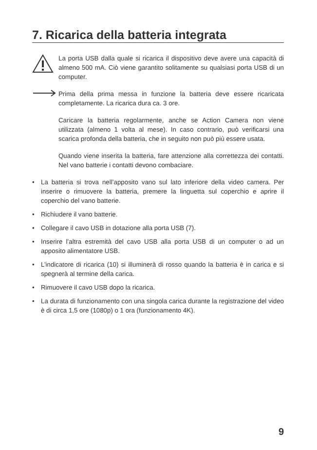7. Ricarica della batteria integrata
La porta USB dalla quale si ricarica il dispositivo deve avere una capacità di almeno 500 mA. Ciò viene garantito solitamente su qualsiasi porta USB di un computer.
Prima della prima messa in funzione la batteria deve essere ricaricata completamente. La ricarica dura ca. 3 ore.
Caricare la batteria regolarmente, anche se Action Camera non viene utilizzata (almeno 1 volta al mese). In caso contrario, può verificarsi una scarica profonda della batteria, che in seguito non può più essere usata.
Quando viene inserita la batteria, fare attenzione alla correttezza dei contatti. Nel vano batterie i contatti devono combaciare.
• La batteria si trova nell’apposito vano sul lato inferiore della video camera. Per inserire o rimuovere la batteria, premere la linguetta sul coperchio e aprire il coperchio del vano batterie.
• Richiudere il vano batterie.
• Collegare il cavo USB in dotazione alla porta USB (7).
• Inserire l’altra estremità del cavo USB alla porta USB di un computer o ad un apposito alimentatore USB.
• L’indicatore di ricarica (10) si illuminerà di rosso quando la batteria è in carica e si spegnerà al termine della carica.
• Rimuovere il cavo USB dopo la ricarica.
• La durata di funzionamento con una singola carica durante la registrazione del video è di circa 1,5 ore (1080p) o 1 ora (funzionamento 4K).
9